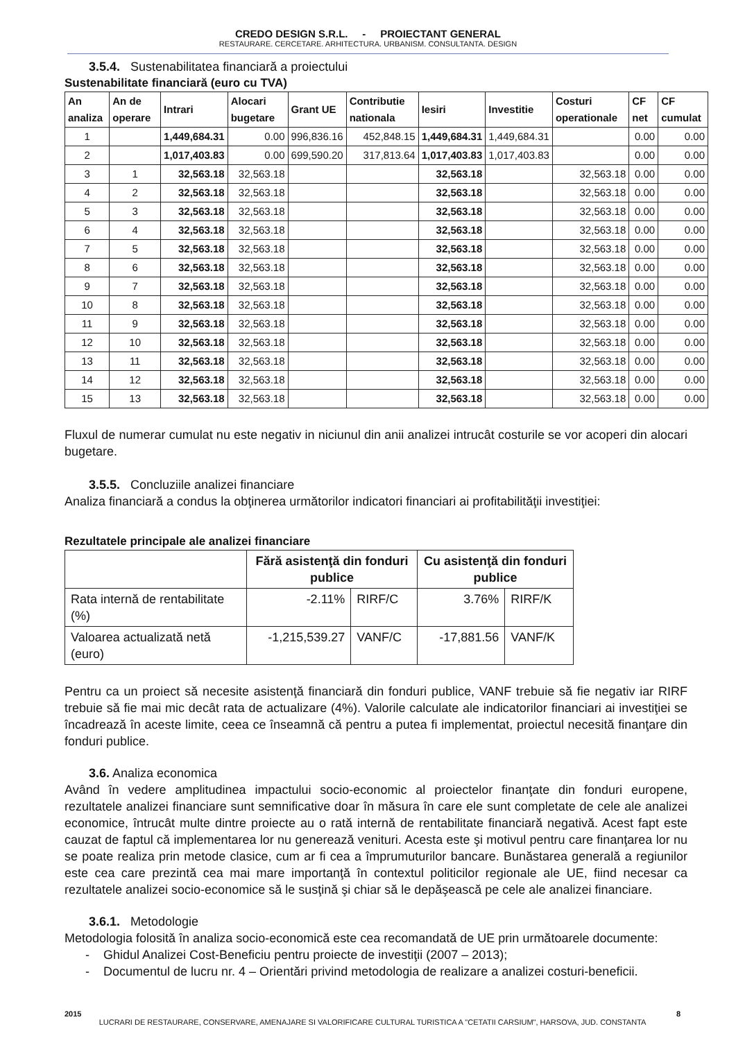CREDO DESIGN S.R.L. - PROIECTANT GENERAL
RESTAURARE. CERCETARE. ARHITECTURA. URBANISM. CONSULTANTA. DESIGN
3.5.4. Sustenabilitatea financiară a proiectului
Sustenabilitate financiară (euro cu TVA)
| An analiza | An de operare | Intrari | Alocari bugetare | Grant UE | Contributie nationala | Iesiri | Investitie | Costuri operationale | CF net | CF cumulat |
| --- | --- | --- | --- | --- | --- | --- | --- | --- | --- | --- |
| 1 | | 1,449,684.31 | 0.00 | 996,836.16 | 452,848.15 | 1,449,684.31 | 1,449,684.31 | | 0.00 | 0.00 |
| 2 | | 1,017,403.83 | 0.00 | 699,590.20 | 317,813.64 | 1,017,403.83 | 1,017,403.83 | | 0.00 | 0.00 |
| 3 | 1 | 32,563.18 | 32,563.18 | | | 32,563.18 | | 32,563.18 | 0.00 | 0.00 |
| 4 | 2 | 32,563.18 | 32,563.18 | | | 32,563.18 | | 32,563.18 | 0.00 | 0.00 |
| 5 | 3 | 32,563.18 | 32,563.18 | | | 32,563.18 | | 32,563.18 | 0.00 | 0.00 |
| 6 | 4 | 32,563.18 | 32,563.18 | | | 32,563.18 | | 32,563.18 | 0.00 | 0.00 |
| 7 | 5 | 32,563.18 | 32,563.18 | | | 32,563.18 | | 32,563.18 | 0.00 | 0.00 |
| 8 | 6 | 32,563.18 | 32,563.18 | | | 32,563.18 | | 32,563.18 | 0.00 | 0.00 |
| 9 | 7 | 32,563.18 | 32,563.18 | | | 32,563.18 | | 32,563.18 | 0.00 | 0.00 |
| 10 | 8 | 32,563.18 | 32,563.18 | | | 32,563.18 | | 32,563.18 | 0.00 | 0.00 |
| 11 | 9 | 32,563.18 | 32,563.18 | | | 32,563.18 | | 32,563.18 | 0.00 | 0.00 |
| 12 | 10 | 32,563.18 | 32,563.18 | | | 32,563.18 | | 32,563.18 | 0.00 | 0.00 |
| 13 | 11 | 32,563.18 | 32,563.18 | | | 32,563.18 | | 32,563.18 | 0.00 | 0.00 |
| 14 | 12 | 32,563.18 | 32,563.18 | | | 32,563.18 | | 32,563.18 | 0.00 | 0.00 |
| 15 | 13 | 32,563.18 | 32,563.18 | | | 32,563.18 | | 32,563.18 | 0.00 | 0.00 |
Fluxul de numerar cumulat nu este negativ in niciunul din anii analizei intrucât costurile se vor acoperi din alocari bugetare.
3.5.5. Concluziile analizei financiare
Analiza financiară a condus la obţinerea următorilor indicatori financiari ai profitabilităţii investiţiei:
Rezultatele principale ale analizei financiare
| | Fără asistenţă din fonduri publice | | Cu asistenţă din fonduri publice | |
| --- | --- | --- | --- | --- |
| Rata internă de rentabilitate (%) | -2.11% | RIRF/C | 3.76% | RIRF/K |
| Valoarea actualizată netă (euro) | -1,215,539.27 | VANF/C | -17,881.56 | VANF/K |
Pentru ca un proiect să necesite asistenţă financiară din fonduri publice, VANF trebuie să fie negativ iar RIRF trebuie să fie mai mic decât rata de actualizare (4%). Valorile calculate ale indicatorilor financiari ai investiţiei se încadrează în aceste limite, ceea ce înseamnă că pentru a putea fi implementat, proiectul necesită finanţare din fonduri publice.
3.6. Analiza economica
Având în vedere amplitudinea impactului socio-economic al proiectelor finanţate din fonduri europene, rezultatele analizei financiare sunt semnificative doar în măsura în care ele sunt completate de cele ale analizei economice, întrucât multe dintre proiecte au o rată internă de rentabilitate financiară negativă. Acest fapt este cauzat de faptul că implementarea lor nu generează venituri. Acesta este şi motivul pentru care finanţarea lor nu se poate realiza prin metode clasice, cum ar fi cea a împrumuturilor bancare. Bunăstarea generală a regiunilor este cea care prezintă cea mai mare importanţă în contextul politicilor regionale ale UE, fiind necesar ca rezultatele analizei socio-economice să le susţină şi chiar să le depăşească pe cele ale analizei financiare.
3.6.1. Metodologie
Metodologia folosită în analiza socio-economică este cea recomandată de UE prin următoarele documente:
- Ghidul Analizei Cost-Beneficiu pentru proiecte de investiţii (2007 – 2013);
- Documentul de lucru nr. 4 – Orientări privind metodologia de realizare a analizei costuri-beneficii.
2015 8
LUCRARI DE RESTAURARE, CONSERVARE, AMENAJARE SI VALORIFICARE CULTURAL TURISTICA A "CETATII CARSIUM", HARSOVA, JUD. CONSTANTA